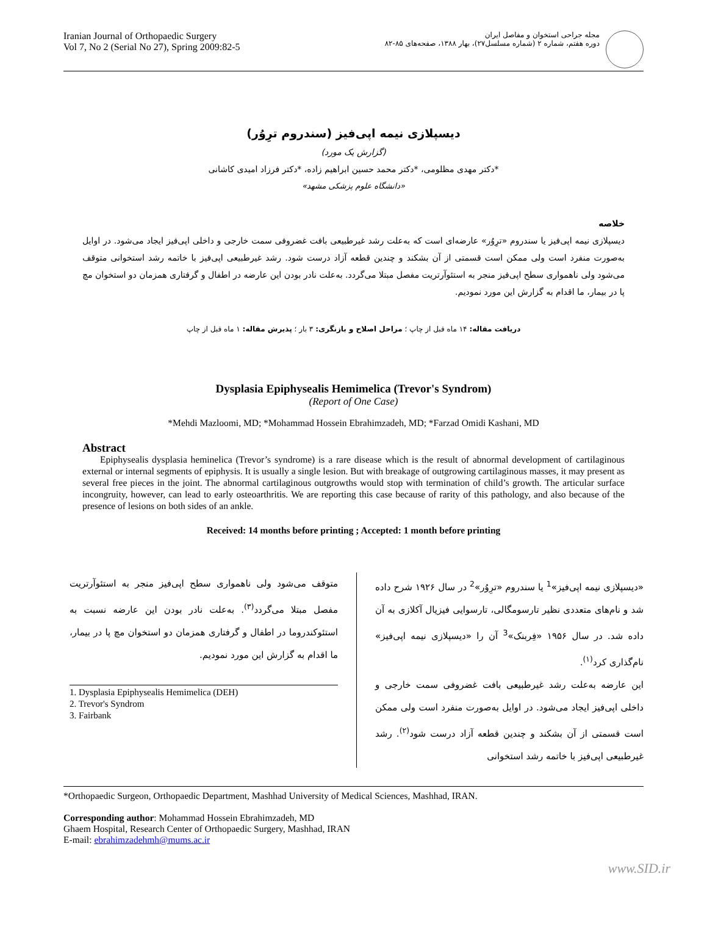Iranian Journal of Orthopaedic Surgery
Vol 7, No 2 (Serial No 27), Spring 2009:82-5
مجله جراحی استخوان و مفاصل ایران
دوره هفتم، شماره ۲ (شماره مسلسل۲۷)، بهار ۱۳۸۸، صفحه‌های ۸۵-۸۲
دیسپلازی نیمه اپی‌فیز (سندروم ترِوُر)
(گزارش یک مورد)
*دکتر مهدی مظلومی، *دکتر محمد حسین ابراهیم زاده، *دکتر فرزاد امیدی کاشانی
«دانشگاه علوم پزشکی مشهد»
خلاصه
دیسپلازی نیمه اپی‌فیز یا سندروم «ترِوُر» عارضه‌ای است که به‌علت رشد غیرطبیعی بافت غضروفی سمت خارجی و داخلی اپی‌فیز ایجاد می‌شود. در اوایل به‌صورت منفرد است ولی ممکن است قسمتی از آن بشکند و چندین قطعه آزاد درست شود. رشد غیرطبیعی اپی‌فیز با خاتمه رشد استخوانی متوقف می‌شود ولی ناهمواری سطح اپی‌فیز منجر به استئوآرتریت مفصل مبتلا می‌گردد. به‌علت نادر بودن این عارضه در اطفال و گرفتاری همزمان دو استخوان مچ پا در بیمار، ما اقدام به گزارش این مورد نمودیم.
دریافت مقاله: ۱۴ ماه قبل از چاپ ؛ مراحل اصلاح و بازنگری: ۳ بار ؛ پذیرش مقاله: ۱ ماه قبل از چاپ
Dysplasia Epiphysealis Hemimelica (Trevor's Syndrom)
(Report of One Case)
*Mehdi Mazloomi, MD; *Mohammad Hossein Ebrahimzadeh, MD; *Farzad Omidi Kashani, MD
Abstract
Epiphysealis dysplasia heminelica (Trevor’s syndrome) is a rare disease which is the result of abnormal development of cartilaginous external or internal segments of epiphysis. It is usually a single lesion. But with breakage of outgrowing cartilaginous masses, it may present as several free pieces in the joint. The abnormal cartilaginous outgrowths would stop with termination of child’s growth. The articular surface incongruity, however, can lead to early osteoarthritis. We are reporting this case because of rarity of this pathology, and also because of the presence of lesions on both sides of an ankle.
Received: 14 months before printing ; Accepted: 1 month before printing
«دیسپلازی نیمه اپی‌فیز»<sup>1</sup> یا سندروم «ترِوُر»<sup>2</sup> در سال ۱۹۲۶ شرح داده شد و نام‌های متعددی نظیر تارسومگالی، تارسوایی فیزیال آکلازی به آن داده شد. در سال ۱۹۵۶ «فِربنک»<sup>3</sup> آن را «دیسپلازی نیمه اپی‌فیز» نام‌گذاری کرد<sup>(۱)</sup>.
این عارضه به‌علت رشد غیرطبیعی بافت غضروفی سمت خارجی و داخلی اپی‌فیز ایجاد می‌شود. در اوایل به‌صورت منفرد است ولی ممکن است قسمتی از آن بشکند و چندین قطعه آزاد درست شود<sup>(۲)</sup>. رشد غیرطبیعی اپی‌فیز با خاتمه رشد استخوانی
متوقف می‌شود ولی ناهمواری سطح اپی‌فیز منجر به استئوآرتریت مفصل مبتلا می‌گردد<sup>(۳)</sup>. به‌علت نادر بودن این عارضه نسبت به استئوکندروما در اطفال و گرفتاری همزمان دو استخوان مچ پا در بیمار، ما اقدام به گزارش این مورد نمودیم.
1. Dysplasia Epiphysealis Hemimelica (DEH)
2. Trevor's Syndrom
3. Fairbank
*Orthopaedic Surgeon, Orthopaedic Department, Mashhad University of Medical Sciences, Mashhad, IRAN.
Corresponding author: Mohammad Hossein Ebrahimzadeh, MD
Ghaem Hospital, Research Center of Orthopaedic Surgery, Mashhad, IRAN
E-mail: ebrahimzadehmh@mums.ac.ir
www.SID.ir